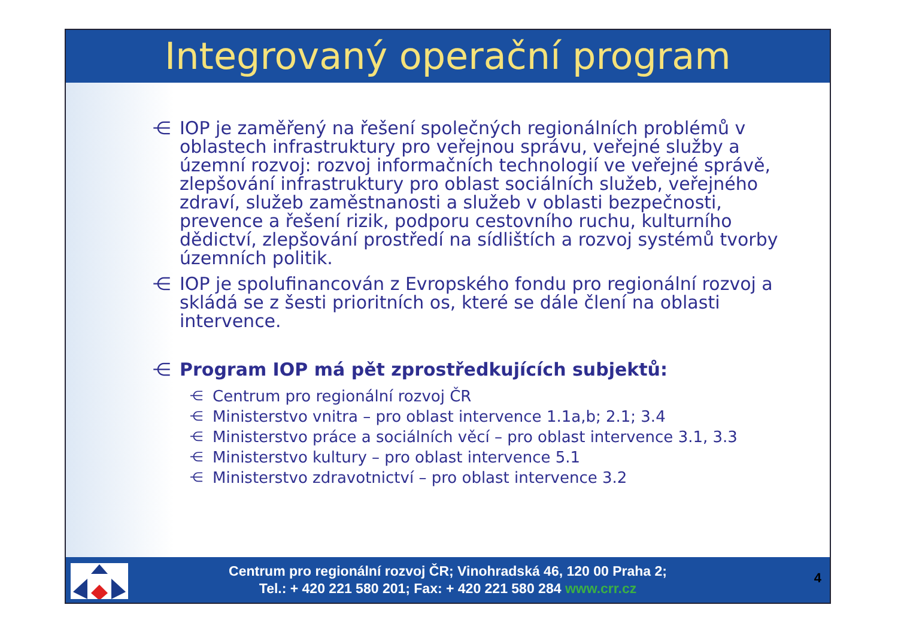Integrovaný operační program
⋲ IOP je zaměřený na řešení společných regionálních problémů v oblastech infrastruktury pro veřejnou správu, veřejné služby a územní rozvoj: rozvoj informačních technologií ve veřejné správě, zlepšování infrastruktury pro oblast sociálních služeb, veřejného zdraví, služeb zaměstnanosti a služeb v oblasti bezpečnosti, prevence a řešení rizik, podporu cestovního ruchu, kulturního dědictví, zlepšování prostředí na sídlištích a rozvoj systémů tvorby územních politik.
⋲ IOP je spolufinancován z Evropského fondu pro regionální rozvoj a skládá se z šesti prioritních os, které se dále člení na oblasti intervence.
⋲ Program IOP má pět zprostředkujících subjektů:
⋲ Centrum pro regionální rozvoj ČR
⋲ Ministerstvo vnitra – pro oblast intervence 1.1a,b; 2.1; 3.4
⋲ Ministerstvo práce a sociálních věcí – pro oblast intervence 3.1, 3.3
⋲ Ministerstvo kultury – pro oblast intervence 5.1
⋲ Ministerstvo zdravotnictví – pro oblast intervence 3.2
Centrum pro regionální rozvoj ČR; Vinohradská 46, 120 00 Praha 2;
Tel.: + 420 221 580 201; Fax: + 420 221 580 284 www.crr.cz
4